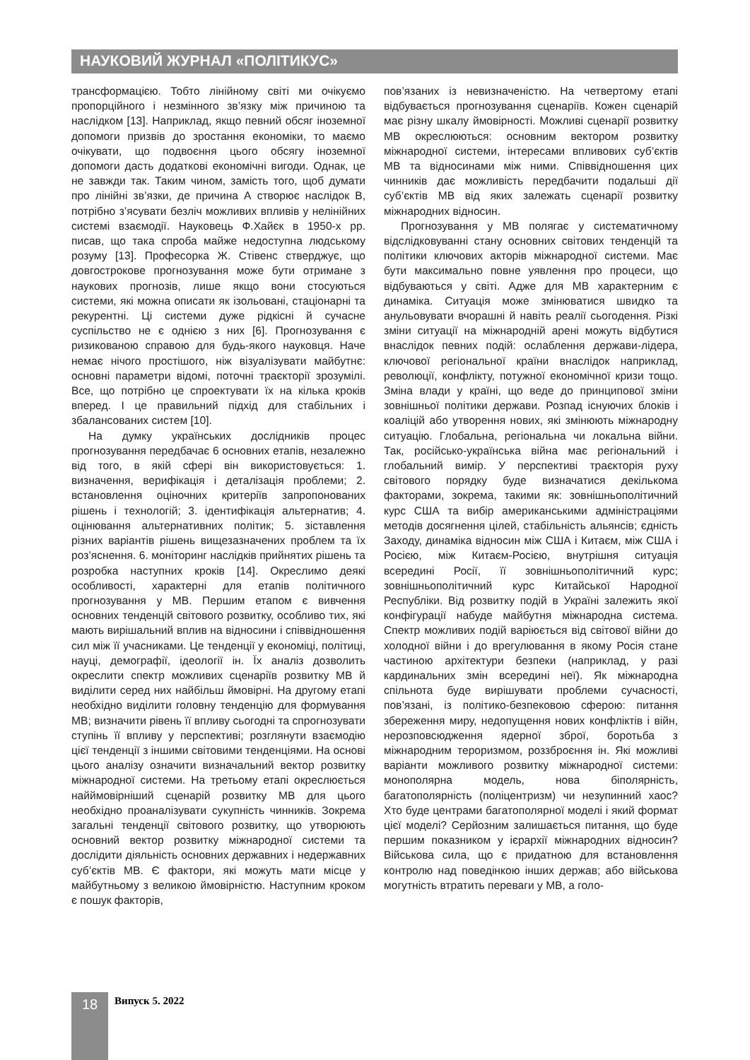НАУКОВИЙ ЖУРНАЛ «ПОЛІТИКУС»
трансформацією. Тобто лінійному світі ми очікуємо пропорційного і незмінного зв’язку між причиною та наслідком [13]. Наприклад, якщо певний обсяг іноземної допомоги призвів до зростання економіки, то маємо очікувати, що подвоєння цього обсягу іноземної допомоги дасть додаткові економічні вигоди. Однак, це не завжди так. Таким чином, замість того, щоб думати про лінійні зв’язки, де причина А створює наслідок В, потрібно з’ясувати безліч можливих впливів у нелінійних системі взаємодії. Науковець Ф.Хайєк в 1950-х рр. писав, що така спроба майже недоступна людському розуму [13]. Професорка Ж. Стівенс стверджує, що довгострокове прогнозування може бути отримане з наукових прогнозів, лише якщо вони стосуються системи, які можна описати як ізольовані, стаціонарні та рекурентні. Ці системи дуже рідкісні й сучасне суспільство не є однією з них [6]. Прогнозування є ризикованою справою для будь-якого науковця. Наче немає нічого простішого, ніж візуалізувати майбутнє: основні параметри відомі, поточні траєкторії зрозумілі. Все, що потрібно це спроектувати їх на кілька кроків вперед. І це правильний підхід для стабільних і збалансованих систем [10].
На думку українських дослідників процес прогнозування передбачає 6 основних етапів, незалежно від того, в якій сфері він використовується: 1. визначення, верифікація і деталізація проблеми; 2. встановлення оціночних критеріїв запропонованих рішень і технологій; 3. ідентифікація альтернатив; 4. оцінювання альтернативних політик; 5. зіставлення різних варіантів рішень вищезазначених проблем та їх роз’яснення. 6. моніторинг наслідків прийнятих рішень та розробка наступних кроків [14]. Окреслимо деякі особливості, характерні для етапів політичного прогнозування у МВ. Першим етапом є вивчення основних тенденцій світового розвитку, особливо тих, які мають вирішальний вплив на відносини і співвідношення сил між її учасниками. Це тенденції у економіці, політиці, науці, демографії, ідеології ін. Їх аналіз дозволить окреслити спектр можливих сценаріїв розвитку МВ й виділити серед них найбільш ймовірні. На другому етапі необхідно виділити головну тенденцію для формування МВ; визначити рівень її впливу сьогодні та спрогнозувати ступінь її впливу у перспективі; розглянути взаємодію цієї тенденції з іншими світовими тенденціями. На основі цього аналізу означити визначальний вектор розвитку міжнародної системи. На третьому етапі окреслюється найймовірніший сценарій розвитку МВ для цього необхідно проаналізувати сукупність чинників. Зокрема загальні тенденції світового розвитку, що утворюють основний вектор розвитку міжнародної системи та дослідити діяльність основних державних і недержавних суб’єктів МВ. Є фактори, які можуть мати місце у майбутньому з великою ймовірністю. Наступним кроком є пошук факторів,
пов’язаних із невизначеністю. На четвертому етапі відбувається прогнозування сценаріїв. Кожен сценарій має різну шкалу ймовірності. Можливі сценарії розвитку МВ окреслюються: основним вектором розвитку міжнародної системи, інтересами впливових суб’єктів МВ та відносинами між ними. Співвідношення цих чинників дає можливість передбачити подальші дії суб’єктів МВ від яких залежать сценарії розвитку міжнародних відносин.
Прогнозування у МВ полягає у систематичному відслідковуванні стану основних світових тенденцій та політики ключових акторів міжнародної системи. Має бути максимально повне уявлення про процеси, що відбуваються у світі. Адже для МВ характерним є динаміка. Ситуація може змінюватися швидко та анульовувати вчорашні й навіть реалії сьогодення. Різкі зміни ситуації на міжнародній арені можуть відбутися внаслідок певних подій: ослаблення держави-лідера, ключової регіональної країни внаслідок наприклад, революції, конфлікту, потужної економічної кризи тощо. Зміна влади у країні, що веде до принципової зміни зовнішньої політики держави. Розпад існуючих блоків і коаліцій або утворення нових, які змінюють міжнародну ситуацію. Глобальна, регіональна чи локальна війни. Так, російсько-українська війна має регіональний і глобальний вимір. У перспективі траєкторія руху світового порядку буде визначатися декількома факторами, зокрема, такими як: зовнішньополітичний курс США та вибір американськими адміністраціями методів досягнення цілей, стабільність альянсів; єдність Заходу, динаміка відносин між США і Китаєм, між США і Росією, між Китаєм-Росією, внутрішня ситуація всередині Росії, її зовнішньополітичний курс; зовнішньополітичний курс Китайської Народної Республіки. Від розвитку подій в Україні залежить якої конфігурації набуде майбутня міжнародна система. Спектр можливих подій варіюється від світової війни до холодної війни і до врегулювання в якому Росія стане частиною архітектури безпеки (наприклад, у разі кардинальних змін всередині неї). Як міжнародна спільнота буде вирішувати проблеми сучасності, пов’язані, із політико-безпековою сферою: питання збереження миру, недопущення нових конфліктів і війн, нерозповсюдження ядерної зброї, боротьба з міжнародним тероризмом, роззброєння ін. Які можливі варіанти можливого розвитку міжнародної системи: монополярна модель, нова біполярність, багатополярність (поліцентризм) чи незупинний хаос? Хто буде центрами багатополярної моделі і який формат цієї моделі? Серйозним залишається питання, що буде першим показником у ієрархії міжнародних відносин? Військова сила, що є придатною для встановлення контролю над поведінкою інших держав; або військова могутність втратить переваги у МВ, а голо-
18 Випуск 5. 2022